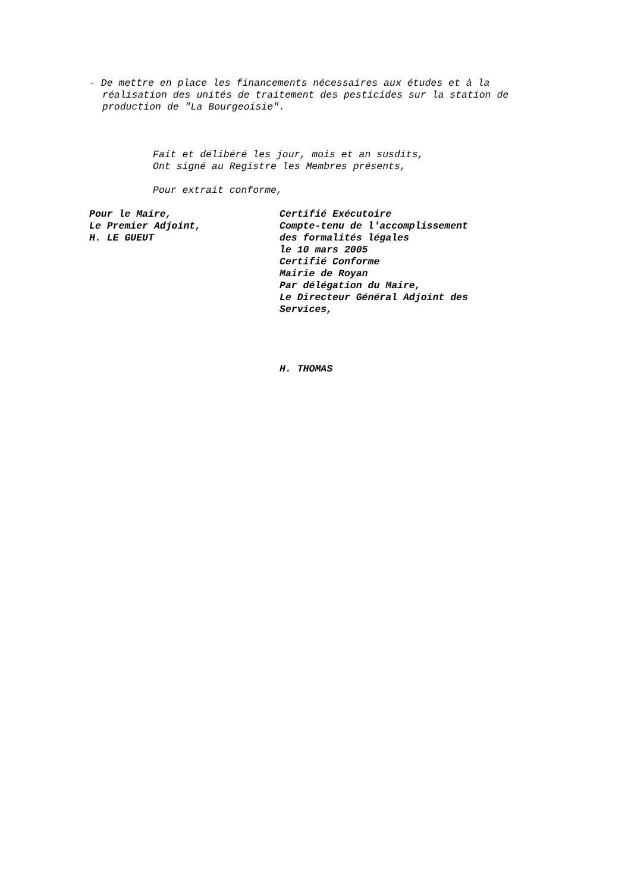- De mettre en place les financements nécessaires aux études et à la réalisation des unités de traitement des pesticides sur la station de production de "La Bourgeoisie".
Fait et délibéré les jour, mois et an susdits,
Ont signé au Registre les Membres présents,
Pour extrait conforme,
Pour le Maire,
Le Premier Adjoint,
H. LE GUEUT
Certifié Exécutoire
Compte-tenu de l'accomplissement
des formalités légales
le 10 mars 2005
Certifié Conforme
Mairie de Royan
Par délégation du Maire,
Le Directeur Général Adjoint des
Services,
H. THOMAS